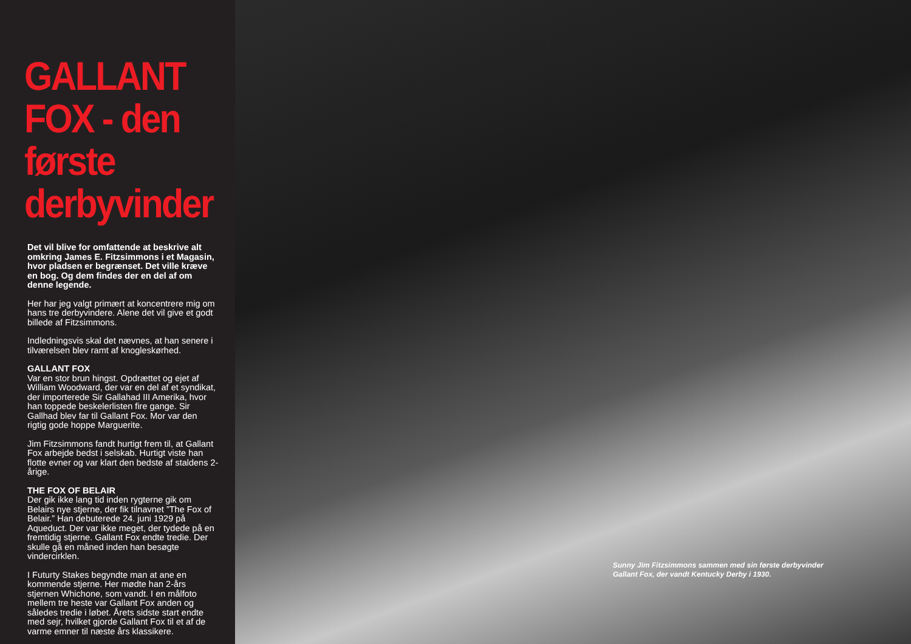GALLANT FOX - den første derbyvinder
Det vil blive for omfattende at beskrive alt omkring James E. Fitzsimmons i et Magasin, hvor pladsen er begrænset. Det ville kræve en bog. Og dem findes der en del af om denne legende.
Her har jeg valgt primært at koncentrere mig om hans tre derbyvindere. Alene det vil give et godt billede af Fitzsimmons.
Indledningsvis skal det nævnes, at han senere i tilværelsen blev ramt af knogleskørhed.
GALLANT FOX
Var en stor brun hingst. Opdrættet og ejet af William Woodward, der var en del af et syndikat, der importerede Sir Gallahad III Amerika, hvor han toppede beskelerlisten fire gange. Sir Gallhad blev far til Gallant Fox. Mor var den rigtig gode hoppe Marguerite.
Jim Fitzsimmons fandt hurtigt frem til, at Gallant Fox arbejde bedst i selskab. Hurtigt viste han flotte evner og var klart den bedste af staldens 2-årige.
THE FOX OF BELAIR
Der gik ikke lang tid inden rygterne gik om Belairs nye stjerne, der fik tilnavnet ”The Fox of Belair.” Han debuterede 24. juni 1929 på Aqueduct. Der var ikke meget, der tydede på en fremtidig stjerne. Gallant Fox endte tredie. Der skulle gå en måned inden han besøgte vindercirklen.
I Futurty Stakes begyndte man at ane en kommende stjerne. Her mødte han 2-års stjernen Whichone, som vandt. I en målfoto mellem tre heste var Gallant Fox anden og således tredie i løbet. Årets sidste start endte med sejr, hvilket gjorde Gallant Fox til et af de varme emner til næste års klassikere.
Sunny Jim Fitzsimmons sammen med sin første derbyvinder Gallant Fox, der vandt Kentucky Derby i 1930.